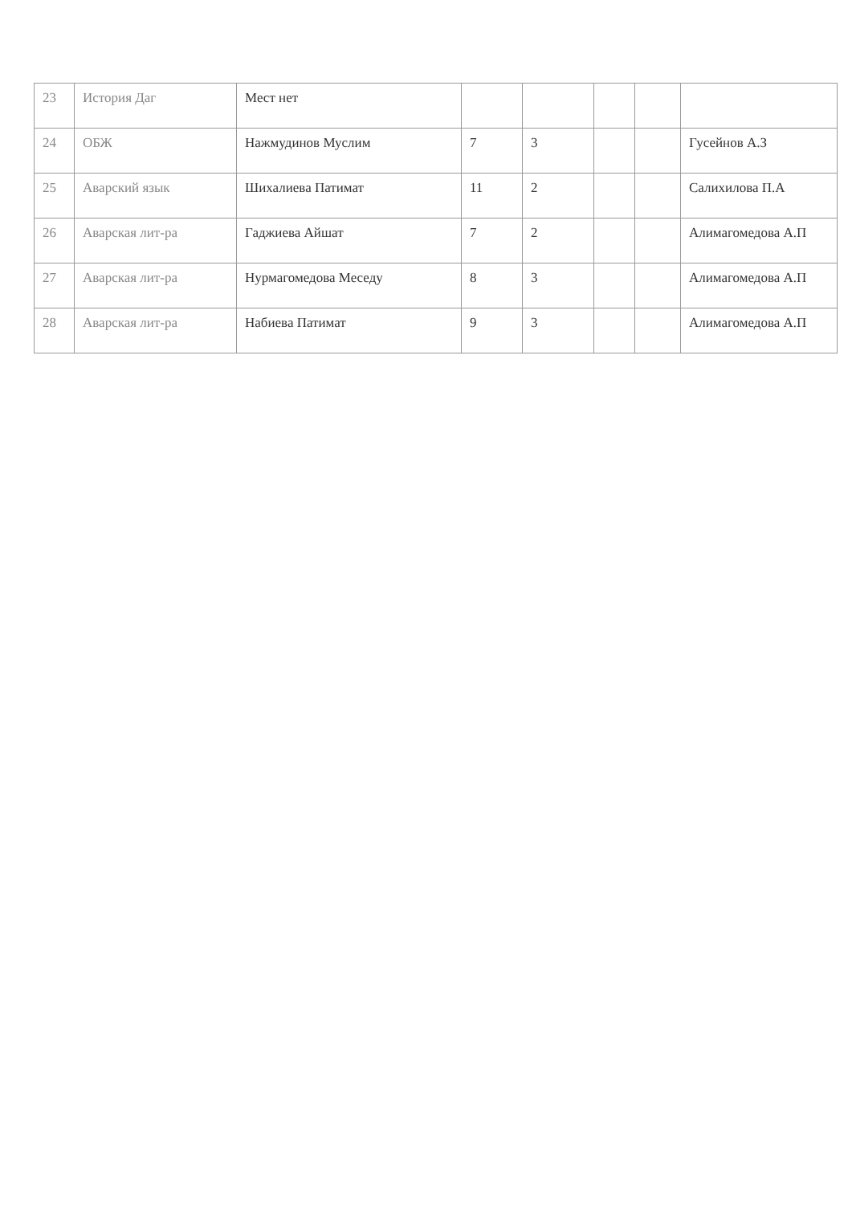| 23 | История Даг | Мест нет | | | | | |
| 24 | ОБЖ | Нажмудинов Муслим | 7 | 3 | | | Гусейнов А.З |
| 25 | Аварский язык | Шихалиева Патимат | 11 | 2 | | | Салихилова П.А |
| 26 | Аварская лит-ра | Гаджиева Айшат | 7 | 2 | | | Алимагомедова А.П |
| 27 | Аварская лит-ра | Нурмагомедова Меседу | 8 | 3 | | | Алимагомедова А.П |
| 28 | Аварская лит-ра | Набиева Патимат | 9 | 3 | | | Алимагомедова А.П |